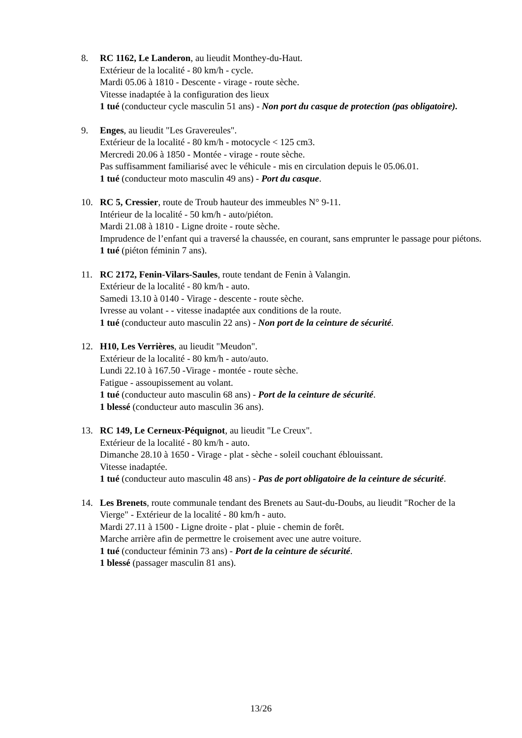8. RC 1162, Le Landeron, au lieudit Monthey-du-Haut.
Extérieur de la localité - 80 km/h - cycle.
Mardi 05.06 à 1810 - Descente - virage - route sèche.
Vitesse inadaptée à la configuration des lieux
1 tué (conducteur cycle masculin 51 ans) - Non port du casque de protection (pas obligatoire).
9. Enges, au lieudit "Les Gravereules".
Extérieur de la localité - 80 km/h - motocycle < 125 cm3.
Mercredi 20.06 à 1850 - Montée - virage - route sèche.
Pas suffisamment familiarisé avec le véhicule - mis en circulation depuis le 05.06.01.
1 tué (conducteur moto masculin 49 ans) - Port du casque.
10. RC 5, Cressier, route de Troub hauteur des immeubles N° 9-11.
Intérieur de la localité - 50 km/h - auto/piéton.
Mardi 21.08 à 1810 - Ligne droite - route sèche.
Imprudence de l’enfant qui a traversé la chaussée, en courant, sans emprunter le passage pour piétons.
1 tué (piéton féminin 7 ans).
11. RC 2172, Fenin-Vilars-Saules, route tendant de Fenin à Valangin.
Extérieur de la localité - 80 km/h - auto.
Samedi 13.10 à 0140 - Virage - descente - route sèche.
Ivresse au volant - - vitesse inadaptée aux conditions de la route.
1 tué (conducteur auto masculin 22 ans) - Non port de la ceinture de sécurité.
12. H10, Les Verrières, au lieudit "Meudon".
Extérieur de la localité - 80 km/h - auto/auto.
Lundi 22.10 à 167.50 -Virage - montée - route sèche.
Fatigue - assoupissement au volant.
1 tué (conducteur auto masculin 68 ans) - Port de la ceinture de sécurité.
1 blessé (conducteur auto masculin 36 ans).
13. RC 149, Le Cerneux-Péquignot, au lieudit "Le Creux".
Extérieur de la localité - 80 km/h - auto.
Dimanche 28.10 à 1650 - Virage - plat - sèche - soleil couchant éblouissant.
Vitesse inadaptée.
1 tué (conducteur auto masculin 48 ans) - Pas de port obligatoire de la ceinture de sécurité.
14. Les Brenets, route communale tendant des Brenets au Saut-du-Doubs, au lieudit "Rocher de la Vierge" - Extérieur de la localité - 80 km/h - auto.
Mardi 27.11 à 1500 - Ligne droite - plat - pluie - chemin de forêt.
Marche arrière afin de permettre le croisement avec une autre voiture.
1 tué (conducteur féminin 73 ans) - Port de la ceinture de sécurité.
1 blessé (passager masculin 81 ans).
13/26